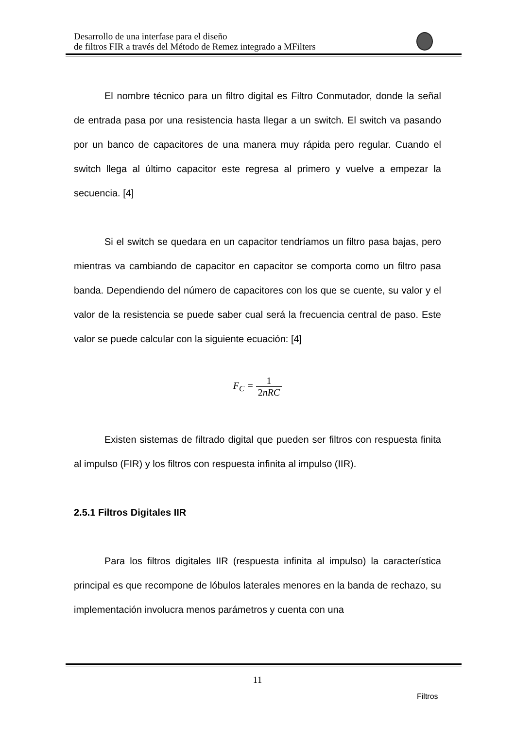Desarrollo de una interfase para el diseño
de filtros FIR a través del Método de Remez integrado a MFilters
El nombre técnico para un filtro digital es Filtro Conmutador, donde la señal de entrada pasa por una resistencia hasta llegar a un switch. El switch va pasando por un banco de capacitores de una manera muy rápida pero regular. Cuando el switch llega al último capacitor este regresa al primero y vuelve a empezar la secuencia. [4]
Si el switch se quedara en un capacitor tendríamos un filtro pasa bajas, pero mientras va cambiando de capacitor en capacitor se comporta como un filtro pasa banda. Dependiendo del número de capacitores con los que se cuente, su valor y el valor de la resistencia se puede saber cual será la frecuencia central de paso. Este valor se puede calcular con la siguiente ecuación: [4]
F<sub>C</sub> = 1 2nRC
Existen sistemas de filtrado digital que pueden ser filtros con respuesta finita al impulso (FIR) y los filtros con respuesta infinita al impulso (IIR).
2.5.1 Filtros Digitales IIR
Para los filtros digitales IIR (respuesta infinita al impulso) la característica principal es que recompone de lóbulos laterales menores en la banda de rechazo, su implementación involucra menos parámetros y cuenta con una
11
Filtros